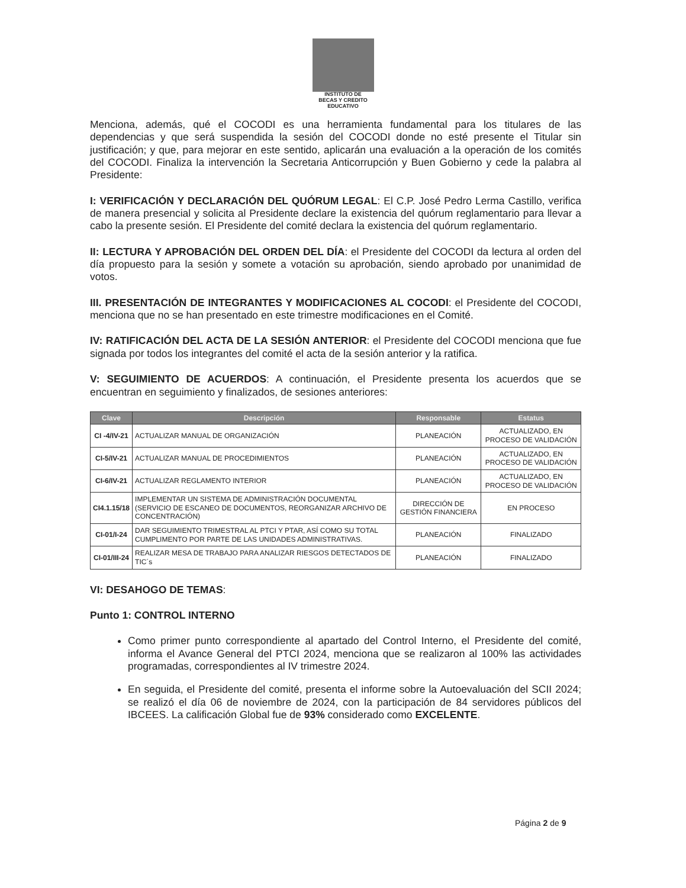INSTITUTO DE
BECAS Y CREDITO
EDUCATIVO
Menciona, además, qué el COCODI es una herramienta fundamental para los titulares de las dependencias y que será suspendida la sesión del COCODI donde no esté presente el Titular sin justificación; y que, para mejorar en este sentido, aplicarán una evaluación a la operación de los comités del COCODI. Finaliza la intervención la Secretaria Anticorrupción y Buen Gobierno y cede la palabra al Presidente:
I: VERIFICACIÓN Y DECLARACIÓN DEL QUÓRUM LEGAL: El C.P. José Pedro Lerma Castillo, verifica de manera presencial y solicita al Presidente declare la existencia del quórum reglamentario para llevar a cabo la presente sesión. El Presidente del comité declara la existencia del quórum reglamentario.
II: LECTURA Y APROBACIÓN DEL ORDEN DEL DÍA: el Presidente del COCODI da lectura al orden del día propuesto para la sesión y somete a votación su aprobación, siendo aprobado por unanimidad de votos.
III. PRESENTACIÓN DE INTEGRANTES Y MODIFICACIONES AL COCODI: el Presidente del COCODI, menciona que no se han presentado en este trimestre modificaciones en el Comité.
IV: RATIFICACIÓN DEL ACTA DE LA SESIÓN ANTERIOR: el Presidente del COCODI menciona que fue signada por todos los integrantes del comité el acta de la sesión anterior y la ratifica.
V: SEGUIMIENTO DE ACUERDOS: A continuación, el Presidente presenta los acuerdos que se encuentran en seguimiento y finalizados, de sesiones anteriores:
| Clave | Descripción | Responsable | Estatus |
| --- | --- | --- | --- |
| CI -4/IV-21 | ACTUALIZAR MANUAL DE ORGANIZACIÓN | PLANEACIÓN | ACTUALIZADO, EN PROCESO DE VALIDACIÓN |
| CI-5/IV-21 | ACTUALIZAR MANUAL DE PROCEDIMIENTOS | PLANEACIÓN | ACTUALIZADO, EN PROCESO DE VALIDACIÓN |
| CI-6/IV-21 | ACTUALIZAR REGLAMENTO INTERIOR | PLANEACIÓN | ACTUALIZADO, EN PROCESO DE VALIDACIÓN |
| CI4.1.15/18 | IMPLEMENTAR UN SISTEMA DE ADMINISTRACIÓN DOCUMENTAL (SERVICIO DE ESCANEO DE DOCUMENTOS, REORGANIZAR ARCHIVO DE CONCENTRACIÓN) | DIRECCIÓN DE GESTIÓN FINANCIERA | EN PROCESO |
| CI-01/I-24 | DAR SEGUIMIENTO TRIMESTRAL AL PTCI Y PTAR, ASÍ COMO SU TOTAL CUMPLIMENTO POR PARTE DE LAS UNIDADES ADMINISTRATIVAS. | PLANEACIÓN | FINALIZADO |
| CI-01/III-24 | REALIZAR MESA DE TRABAJO PARA ANALIZAR RIESGOS DETECTADOS DE TIC´s | PLANEACIÓN | FINALIZADO |
VI: DESAHOGO DE TEMAS:
Punto 1: CONTROL INTERNO
Como primer punto correspondiente al apartado del Control Interno, el Presidente del comité, informa el Avance General del PTCI 2024, menciona que se realizaron al 100% las actividades programadas, correspondientes al IV trimestre 2024.
En seguida, el Presidente del comité, presenta el informe sobre la Autoevaluación del SCII 2024; se realizó el día 06 de noviembre de 2024, con la participación de 84 servidores públicos del IBCEES. La calificación Global fue de 93% considerado como EXCELENTE.
Página 2 de 9